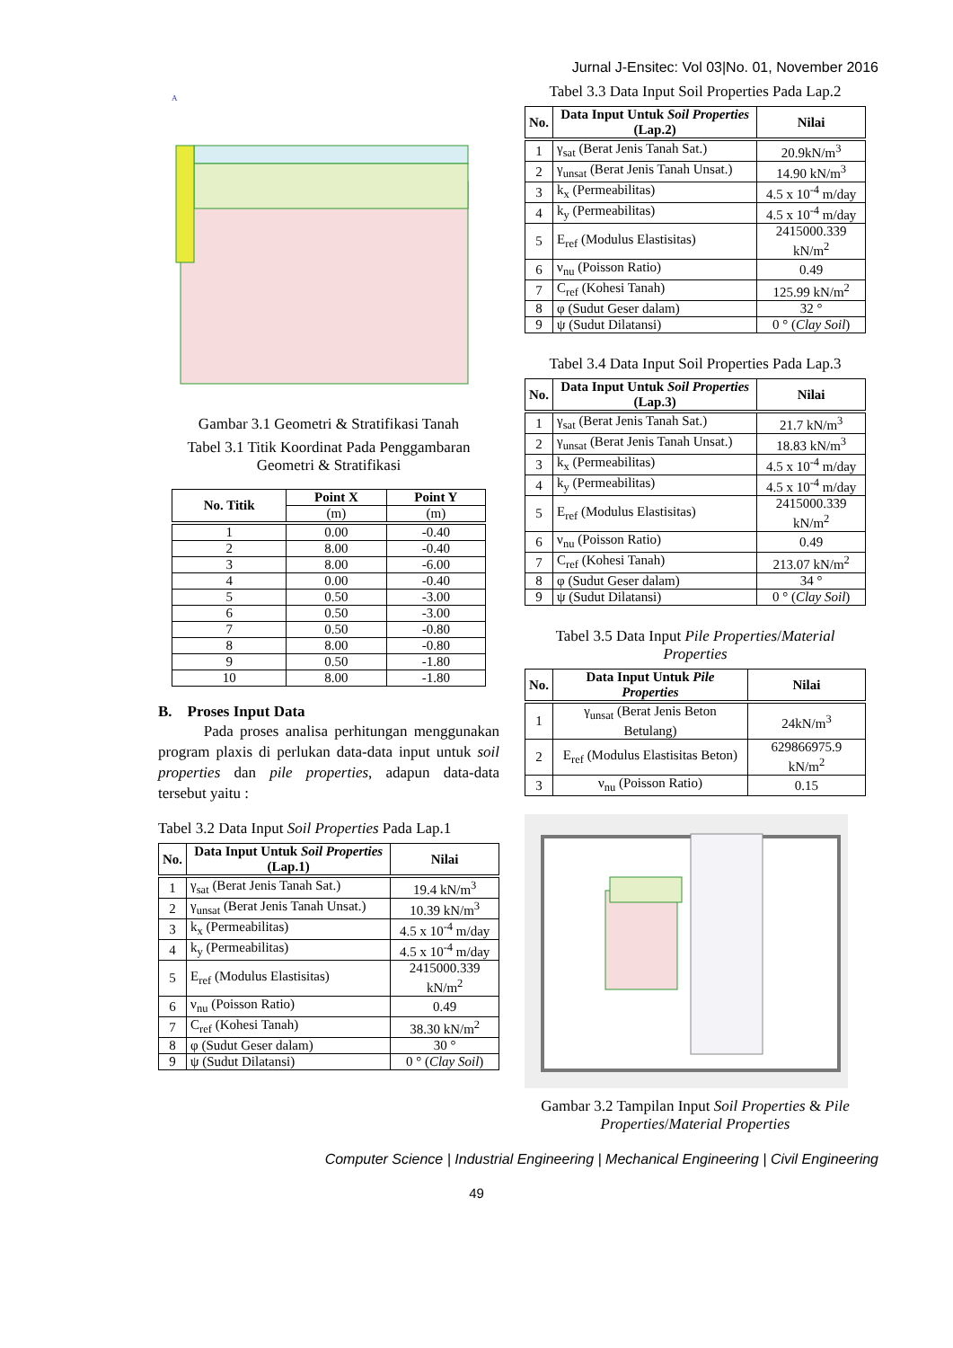Jurnal J-Ensitec: Vol 03|No. 01, November 2016
A
Gambar 3.1 Geometri & Stratifikasi Tanah
Tabel 3.1 Titik Koordinat Pada Penggambaran Geometri & Stratifikasi
| No. Titik | Point X | Point Y |
| --- | --- | --- |
| | (m) | (m) |
| 1 | 0.00 | -0.40 |
| 2 | 8.00 | -0.40 |
| 3 | 8.00 | -6.00 |
| 4 | 0.00 | -0.40 |
| 5 | 0.50 | -3.00 |
| 6 | 0.50 | -3.00 |
| 7 | 0.50 | -0.80 |
| 8 | 8.00 | -0.80 |
| 9 | 0.50 | -1.80 |
| 10 | 8.00 | -1.80 |
B. Proses Input Data
Pada proses analisa perhitungan menggunakan program plaxis di perlukan data-data input untuk soil properties dan pile properties, adapun data-data tersebut yaitu :
Tabel 3.2 Data Input Soil Properties Pada Lap.1
| No. | Data Input Untuk Soil Properties (Lap.1) | Nilai |
| --- | --- | --- |
| 1 | γ<sub>sat</sub> (Berat Jenis Tanah Sat.) | 19.4 kN/m<sup>3</sup> |
| 2 | γ<sub>unsat</sub> (Berat Jenis Tanah Unsat.) | 10.39 kN/m<sup>3</sup> |
| 3 | k<sub>x</sub> (Permeabilitas) | 4.5 x 10<sup>-4</sup> m/day |
| 4 | k<sub>y</sub> (Permeabilitas) | 4.5 x 10<sup>-4</sup> m/day |
| 5 | E<sub>ref</sub> (Modulus Elastisitas) | 2415000.339 kN/m<sup>2</sup> |
| 6 | ν<sub>nu</sub> (Poisson Ratio) | 0.49 |
| 7 | C<sub>ref</sub> (Kohesi Tanah) | 38.30 kN/m<sup>2</sup> |
| 8 | φ (Sudut Geser dalam) | 30 ° |
| 9 | ψ (Sudut Dilatansi) | 0 ° ( Clay Soil ) |
Tabel 3.3 Data Input Soil Properties Pada Lap.2
| No. | Data Input Untuk Soil Properties (Lap.2) | Nilai |
| --- | --- | --- |
| 1 | γ<sub>sat</sub> (Berat Jenis Tanah Sat.) | 20.9kN/m<sup>3</sup> |
| 2 | γ<sub>unsat</sub> (Berat Jenis Tanah Unsat.) | 14.90 kN/m<sup>3</sup> |
| 3 | k<sub>x</sub> (Permeabilitas) | 4.5 x 10<sup>-4</sup> m/day |
| 4 | k<sub>y</sub> (Permeabilitas) | 4.5 x 10<sup>-4</sup> m/day |
| 5 | E<sub>ref</sub> (Modulus Elastisitas) | 2415000.339 kN/m<sup>2</sup> |
| 6 | ν<sub>nu</sub> (Poisson Ratio) | 0.49 |
| 7 | C<sub>ref</sub> (Kohesi Tanah) | 125.99 kN/m<sup>2</sup> |
| 8 | φ (Sudut Geser dalam) | 32 ° |
| 9 | ψ (Sudut Dilatansi) | 0 ° ( Clay Soil ) |
Tabel 3.4 Data Input Soil Properties Pada Lap.3
| No. | Data Input Untuk Soil Properties (Lap.3) | Nilai |
| --- | --- | --- |
| 1 | γ<sub>sat</sub> (Berat Jenis Tanah Sat.) | 21.7 kN/m<sup>3</sup> |
| 2 | γ<sub>unsat</sub> (Berat Jenis Tanah Unsat.) | 18.83 kN/m<sup>3</sup> |
| 3 | k<sub>x</sub> (Permeabilitas) | 4.5 x 10<sup>-4</sup> m/day |
| 4 | k<sub>y</sub> (Permeabilitas) | 4.5 x 10<sup>-4</sup> m/day |
| 5 | E<sub>ref</sub> (Modulus Elastisitas) | 2415000.339 kN/m<sup>2</sup> |
| 6 | ν<sub>nu</sub> (Poisson Ratio) | 0.49 |
| 7 | C<sub>ref</sub> (Kohesi Tanah) | 213.07 kN/m<sup>2</sup> |
| 8 | φ (Sudut Geser dalam) | 34 ° |
| 9 | ψ (Sudut Dilatansi) | 0 ° ( Clay Soil ) |
Tabel 3.5 Data Input Pile Properties/Material Properties
| No. | Data Input Untuk Pile Properties | Nilai |
| --- | --- | --- |
| 1 | γ<sub>unsat</sub> (Berat Jenis Beton Betulang) | 24kN/m<sup>3</sup> |
| 2 | E<sub>ref</sub> (Modulus Elastisitas Beton) | 629866975.9 kN/m<sup>2</sup> |
| 3 | ν<sub>nu</sub> (Poisson Ratio) | 0.15 |
Gambar 3.2 Tampilan Input Soil Properties & Pile Properties/Material Properties
Computer Science | Industrial Engineering | Mechanical Engineering | Civil Engineering
49